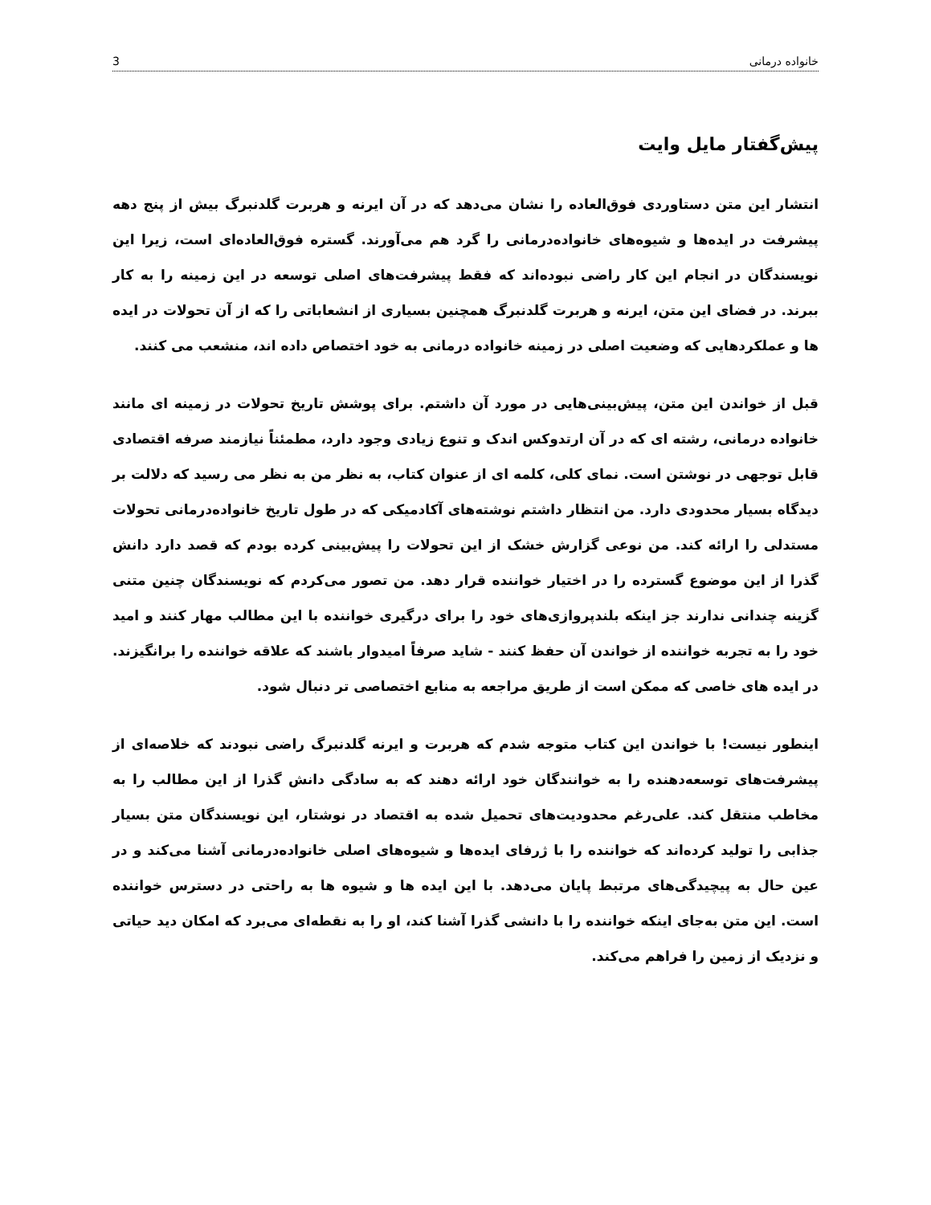خانواده درمانی 3
پیش‌گفتار مایل وایت
انتشار این متن دستاوردی فوق‌العاده را نشان می‌دهد که در آن ایرنه و هربرت گلدنبرگ بیش از پنج دهه پیشرفت در ایده‌ها و شیوه‌های خانواده‌درمانی را گرد هم می‌آورند. گستره فوق‌العاده‌ای است، زیرا این نویسندگان در انجام این کار راضی نبوده‌اند که فقط پیشرفت‌های اصلی توسعه در این زمینه را به کار ببرند. در فضای این متن، ایرنه و هربرت گلدنبرگ همچنین بسیاری از انشعاباتی را که از آن تحولات در ایده ها و عملکردهایی که وضعیت اصلی در زمینه خانواده درمانی به خود اختصاص داده اند، منشعب می کنند.
قبل از خواندن این متن، پیش‌بینی‌هایی در مورد آن داشتم. برای پوشش تاریخ تحولات در زمینه ای مانند خانواده درمانی، رشته ای که در آن ارتدوکس اندک و تنوع زیادی وجود دارد، مطمئناً نیازمند صرفه اقتصادی قابل توجهی در نوشتن است. نمای کلی، کلمه ای از عنوان کتاب، به نظر من به نظر می رسید که دلالت بر دیدگاه بسیار محدودی دارد. من انتظار داشتم نوشته‌های آکادمیکی که در طول تاریخ خانواده‌درمانی تحولات مستدلی را ارائه کند. من نوعی گزارش خشک از این تحولات را پیش‌بینی کرده بودم که قصد دارد دانش گذرا از این موضوع گسترده را در اختیار خواننده قرار دهد. من تصور می‌کردم که نویسندگان چنین متنی گزینه چندانی ندارند جز اینکه بلندپروازی‌های خود را برای درگیری خواننده با این مطالب مهار کنند و امید خود را به تجربه خواننده از خواندن آن حفظ کنند - شاید صرفاً امیدوار باشند که علاقه خواننده را برانگیزند. در ایده های خاصی که ممکن است از طریق مراجعه به منابع اختصاصی تر دنبال شود.
اینطور نیست! با خواندن این کتاب متوجه شدم که هربرت و ایرنه گلدنبرگ راضی نبودند که خلاصه‌ای از پیشرفت‌های توسعه‌دهنده را به خوانندگان خود ارائه دهند که به سادگی دانش گذرا از این مطالب را به مخاطب منتقل کند. علی‌رغم محدودیت‌های تحمیل شده به اقتصاد در نوشتار، این نویسندگان متن بسیار جذابی را تولید کرده‌اند که خواننده را با ژرفای ایده‌ها و شیوه‌های اصلی خانواده‌درمانی آشنا می‌کند و در عین حال به پیچیدگی‌های مرتبط پایان می‌دهد. با این ایده ها و شیوه ها به راحتی در دسترس خواننده است. این متن به‌جای اینکه خواننده را با دانشی گذرا آشنا کند، او را به نقطه‌ای می‌برد که امکان دید حیاتی و نزدیک از زمین را فراهم می‌کند.